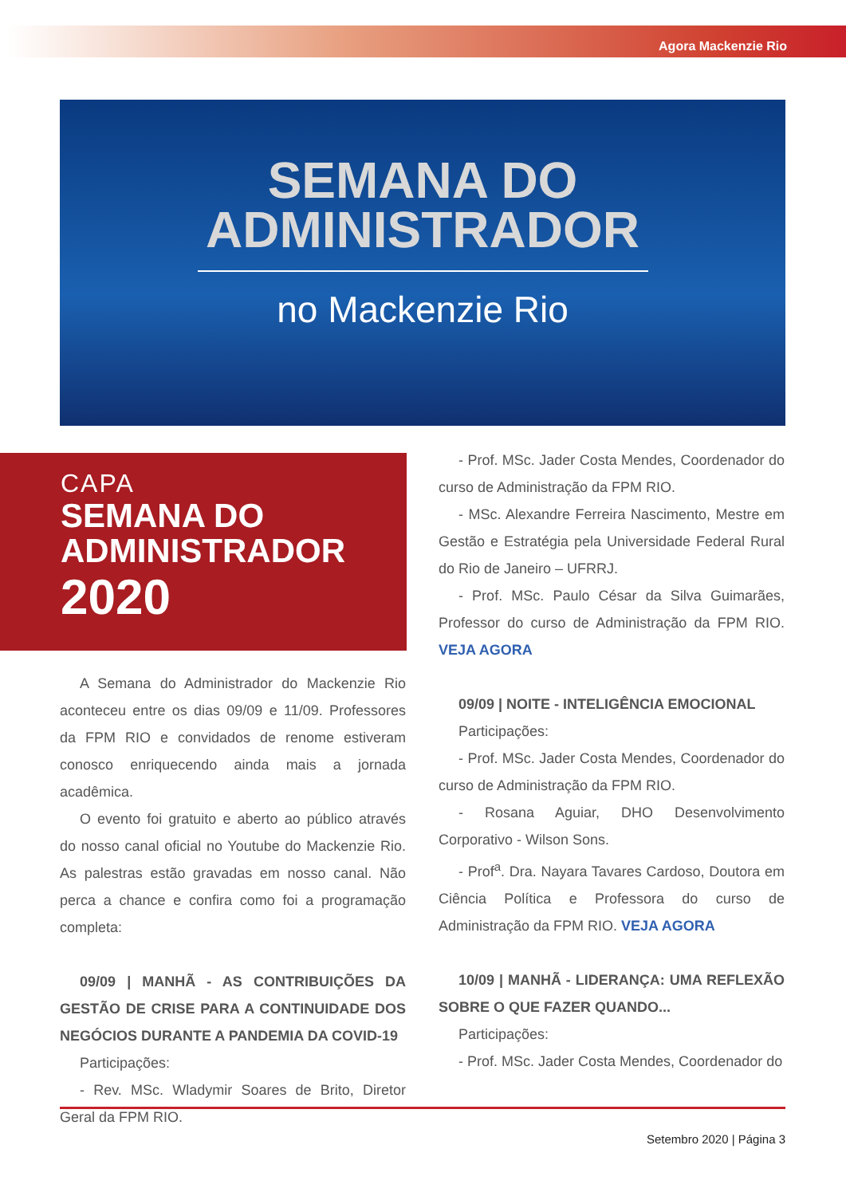Agora Mackenzie Rio
SEMANA DO
ADMINISTRADOR
no Mackenzie Rio
CAPA
SEMANA DO
ADMINISTRADOR
2020
A Semana do Administrador do Mackenzie Rio aconteceu entre os dias 09/09 e 11/09. Professores da FPM RIO e convidados de renome estiveram conosco enriquecendo ainda mais a jornada acadêmica.
O evento foi gratuito e aberto ao público através do nosso canal oficial no Youtube do Mackenzie Rio. As palestras estão gravadas em nosso canal. Não perca a chance e confira como foi a programação completa:
09/09 | MANHÃ - AS CONTRIBUIÇÕES DA GESTÃO DE CRISE PARA A CONTINUIDADE DOS NEGÓCIOS DURANTE A PANDEMIA DA COVID-19
Participações:
- Rev. MSc. Wladymir Soares de Brito, Diretor Geral da FPM RIO.
- Prof. MSc. Jader Costa Mendes, Coordenador do curso de Administração da FPM RIO.
- MSc. Alexandre Ferreira Nascimento, Mestre em Gestão e Estratégia pela Universidade Federal Rural do Rio de Janeiro – UFRRJ.
- Prof. MSc. Paulo César da Silva Guimarães, Professor do curso de Administração da FPM RIO. VEJA AGORA
09/09 | NOITE - INTELIGÊNCIA EMOCIONAL
Participações:
- Prof. MSc. Jader Costa Mendes, Coordenador do curso de Administração da FPM RIO.
- Rosana Aguiar, DHO Desenvolvimento Corporativo - Wilson Sons.
- Prof<sup>a</sup>. Dra. Nayara Tavares Cardoso, Doutora em Ciência Política e Professora do curso de Administração da FPM RIO. VEJA AGORA
10/09 | MANHÃ - LIDERANÇA: UMA REFLEXÃO SOBRE O QUE FAZER QUANDO...
Participações:
- Prof. MSc. Jader Costa Mendes, Coordenador do
Setembro 2020 | Página 3